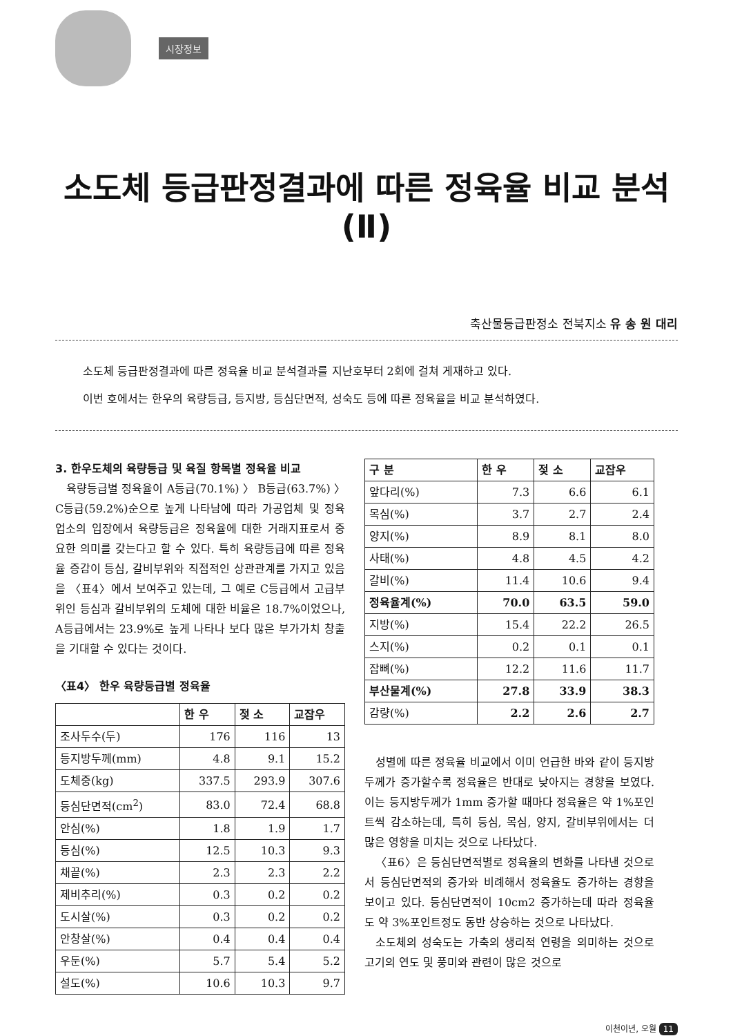시장정보
소도체 등급판정결과에 따른 정육율 비교 분석(Ⅱ)
축산물등급판정소 전북지소 유 송 원 대리
소도체 등급판정결과에 따른 정육율 비교 분석결과를 지난호부터 2회에 걸쳐 게재하고 있다.
이번 호에서는 한우의 육량등급, 등지방, 등심단면적, 성숙도 등에 따른 정육율을 비교 분석하였다.
3. 한우도체의 육량등급 및 육질 항목별 정육율 비교
육량등급별 정육율이 A등급(70.1%) 〉 B등급(63.7%) 〉 C등급(59.2%)순으로 높게 나타남에 따라 가공업체 및 정육업소의 입장에서 육량등급은 정육율에 대한 거래지표로서 중요한 의미를 갖는다고 할 수 있다. 특히 육량등급에 따른 정육율 증감이 등심, 갈비부위와 직접적인 상관관계를 가지고 있음을 〈표4〉에서 보여주고 있는데, 그 예로 C등급에서 고급부위인 등심과 갈비부위의 도체에 대한 비율은 18.7%이었으나, A등급에서는 23.9%로 높게 나타나 보다 많은 부가가치 창출을 기대할 수 있다는 것이다.
〈표4〉 한우 육량등급별 정육율
| | 한 우 | 젖 소 | 교잡우 |
| --- | --- | --- | --- |
| 조사두수(두) | 176 | 116 | 13 |
| 등지방두께(mm) | 4.8 | 9.1 | 15.2 |
| 도체중(kg) | 337.5 | 293.9 | 307.6 |
| 등심단면적(cm<sup>2</sup>) | 83.0 | 72.4 | 68.8 |
| 안심(%) | 1.8 | 1.9 | 1.7 |
| 등심(%) | 12.5 | 10.3 | 9.3 |
| 채끝(%) | 2.3 | 2.3 | 2.2 |
| 제비추리(%) | 0.3 | 0.2 | 0.2 |
| 도시살(%) | 0.3 | 0.2 | 0.2 |
| 안창살(%) | 0.4 | 0.4 | 0.4 |
| 우둔(%) | 5.7 | 5.4 | 5.2 |
| 설도(%) | 10.6 | 10.3 | 9.7 |
| 구 분 | 한 우 | 젖 소 | 교잡우 |
| --- | --- | --- | --- |
| 앞다리(%) | 7.3 | 6.6 | 6.1 |
| 목심(%) | 3.7 | 2.7 | 2.4 |
| 양지(%) | 8.9 | 8.1 | 8.0 |
| 사태(%) | 4.8 | 4.5 | 4.2 |
| 갈비(%) | 11.4 | 10.6 | 9.4 |
| 정육율계(%) | 70.0 | 63.5 | 59.0 |
| 지방(%) | 15.4 | 22.2 | 26.5 |
| 스지(%) | 0.2 | 0.1 | 0.1 |
| 잡뼈(%) | 12.2 | 11.6 | 11.7 |
| 부산물계(%) | 27.8 | 33.9 | 38.3 |
| 감량(%) | 2.2 | 2.6 | 2.7 |
성별에 따른 정육율 비교에서 이미 언급한 바와 같이 등지방두께가 증가할수록 정육율은 반대로 낮아지는 경향을 보였다. 이는 등지방두께가 1mm 증가할 때마다 정육율은 약 1%포인트씩 감소하는데, 특히 등심, 목심, 양지, 갈비부위에서는 더 많은 영향을 미치는 것으로 나타났다.
〈표6〉은 등심단면적별로 정육율의 변화를 나타낸 것으로서 등심단면적의 증가와 비례해서 정육율도 증가하는 경향을 보이고 있다. 등심단면적이 10cm2 증가하는데 따라 정육율도 약 3%포인트정도 동반 상승하는 것으로 나타났다.
소도체의 성숙도는 가축의 생리적 연령을 의미하는 것으로 고기의 연도 및 풍미와 관련이 많은 것으로
이천이년, 오월 11